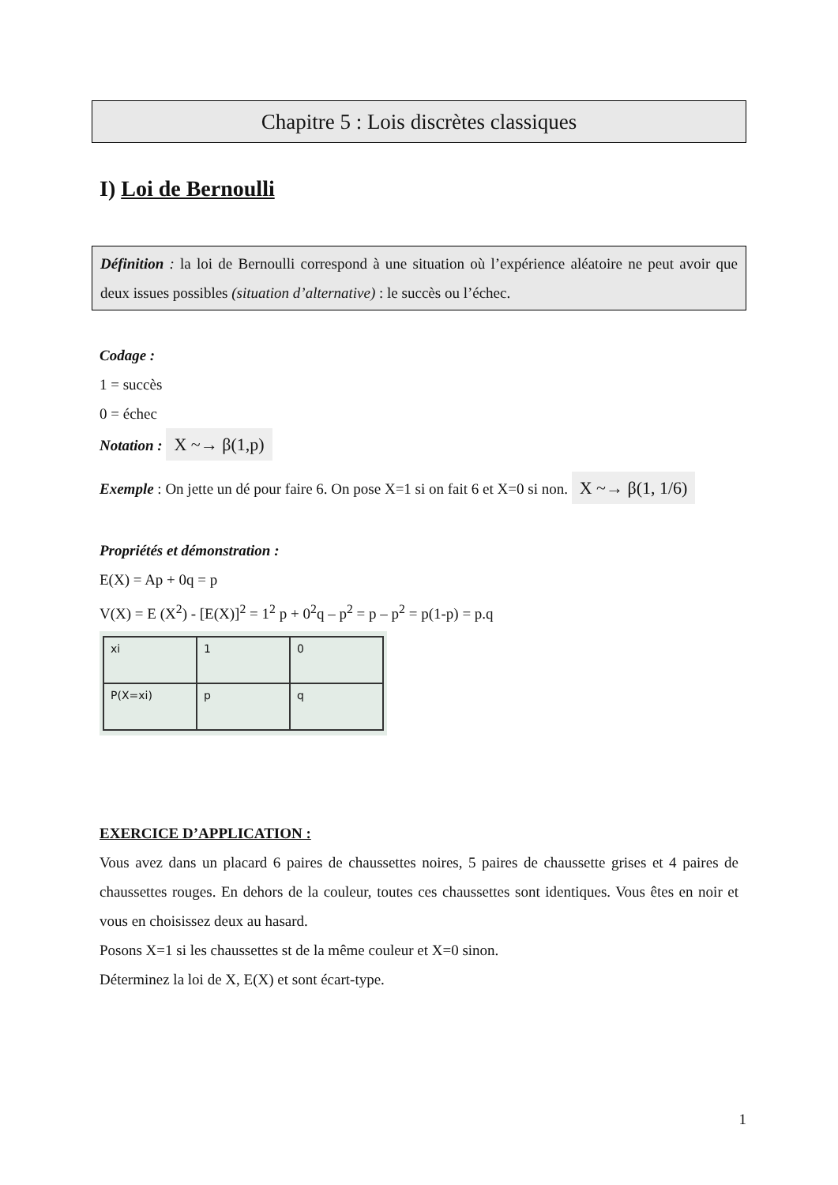Chapitre 5 : Lois discrètes classiques
I) Loi de Bernoulli
Définition : la loi de Bernoulli correspond à une situation où l’expérience aléatoire ne peut avoir que deux issues possibles (situation d’alternative) : le succès ou l’échec.
Codage :
1 = succès
0 = échec
Notation : X ~→ β(1,p)
Exemple : On jette un dé pour faire 6. On pose X=1 si on fait 6 et X=0 si non. X ~→ β(1, 1/6)
Propriétés et démonstration :
E(X) = Ap + 0q = p
V(X) = E (X<sup>2</sup>) - [E(X)]<sup>2</sup> = 1<sup>2</sup> p + 0<sup>2</sup>q – p<sup>2</sup> = p – p<sup>2</sup> = p(1-p) = p.q
| xi | 1 | 0 |
| P(X=xi) | p | q |
EXERCICE D’APPLICATION :
Vous avez dans un placard 6 paires de chaussettes noires, 5 paires de chaussette grises et 4 paires de chaussettes rouges. En dehors de la couleur, toutes ces chaussettes sont identiques. Vous êtes en noir et vous en choisissez deux au hasard.
Posons X=1 si les chaussettes st de la même couleur et X=0 sinon.
Déterminez la loi de X, E(X) et sont écart-type.
1